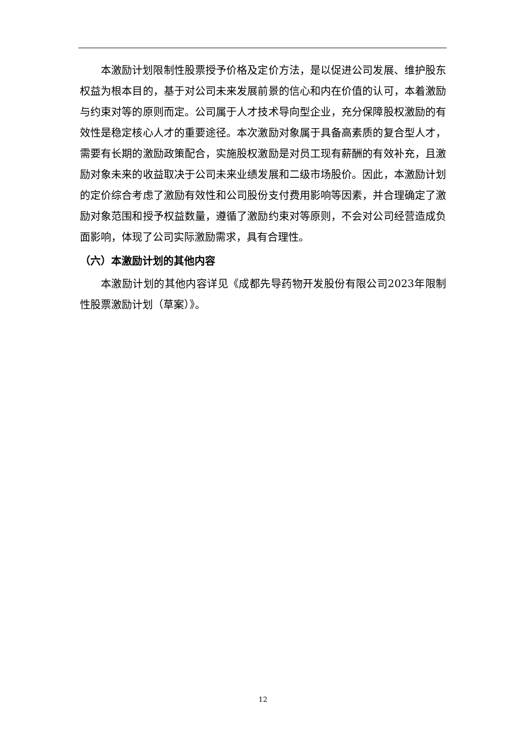本激励计划限制性股票授予价格及定价方法，是以促进公司发展、维护股东权益为根本目的，基于对公司未来发展前景的信心和内在价值的认可，本着激励与约束对等的原则而定。公司属于人才技术导向型企业，充分保障股权激励的有效性是稳定核心人才的重要途径。本次激励对象属于具备高素质的复合型人才，需要有长期的激励政策配合，实施股权激励是对员工现有薪酬的有效补充，且激励对象未来的收益取决于公司未来业绩发展和二级市场股价。因此，本激励计划的定价综合考虑了激励有效性和公司股份支付费用影响等因素，并合理确定了激励对象范围和授予权益数量，遵循了激励约束对等原则，不会对公司经营造成负面影响，体现了公司实际激励需求，具有合理性。
（六）本激励计划的其他内容
本激励计划的其他内容详见《成都先导药物开发股份有限公司2023年限制性股票激励计划（草案）》。
12